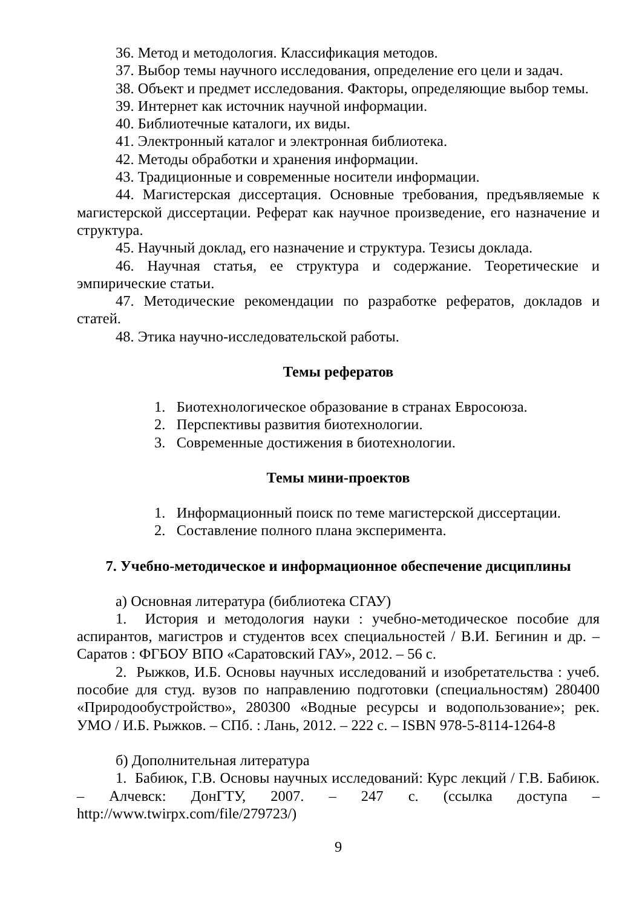36. Метод и методология. Классификация методов.
37. Выбор темы научного исследования, определение его цели и задач.
38. Объект и предмет исследования. Факторы, определяющие выбор темы.
39. Интернет как источник научной информации.
40. Библиотечные каталоги, их виды.
41. Электронный каталог и электронная библиотека.
42. Методы обработки и хранения информации.
43. Традиционные и современные носители информации.
44. Магистерская диссертация. Основные требования, предъявляемые к магистерской диссертации. Реферат как научное произведение, его назначение и структура.
45. Научный доклад, его назначение и структура. Тезисы доклада.
46. Научная статья, ее структура и содержание. Теоретические и эмпирические статьи.
47. Методические рекомендации по разработке рефератов, докладов и статей.
48. Этика научно-исследовательской работы.
Темы рефератов
1. Биотехнологическое образование в странах Евросоюза.
2. Перспективы развития биотехнологии.
3. Современные достижения в биотехнологии.
Темы мини-проектов
1. Информационный поиск по теме магистерской диссертации.
2. Составление полного плана эксперимента.
7. Учебно-методическое и информационное обеспечение дисциплины
а) Основная литература (библиотека СГАУ)
1. История и методология науки : учебно-методическое пособие для аспирантов, магистров и студентов всех специальностей / В.И. Бегинин и др. – Саратов : ФГБОУ ВПО «Саратовский ГАУ», 2012. – 56 с.
2. Рыжков, И.Б. Основы научных исследований и изобретательства : учеб. пособие для студ. вузов по направлению подготовки (специальностям) 280400 «Природообустройство», 280300 «Водные ресурсы и водопользование»; рек. УМО / И.Б. Рыжков. – СПб. : Лань, 2012. – 222 с. – ISBN 978-5-8114-1264-8
б) Дополнительная литература
1. Бабиюк, Г.В. Основы научных исследований: Курс лекций / Г.В. Бабиюк. – Алчевск: ДонГТУ, 2007. – 247 с. (ссылка доступа – http://www.twirpx.com/file/279723/)
9